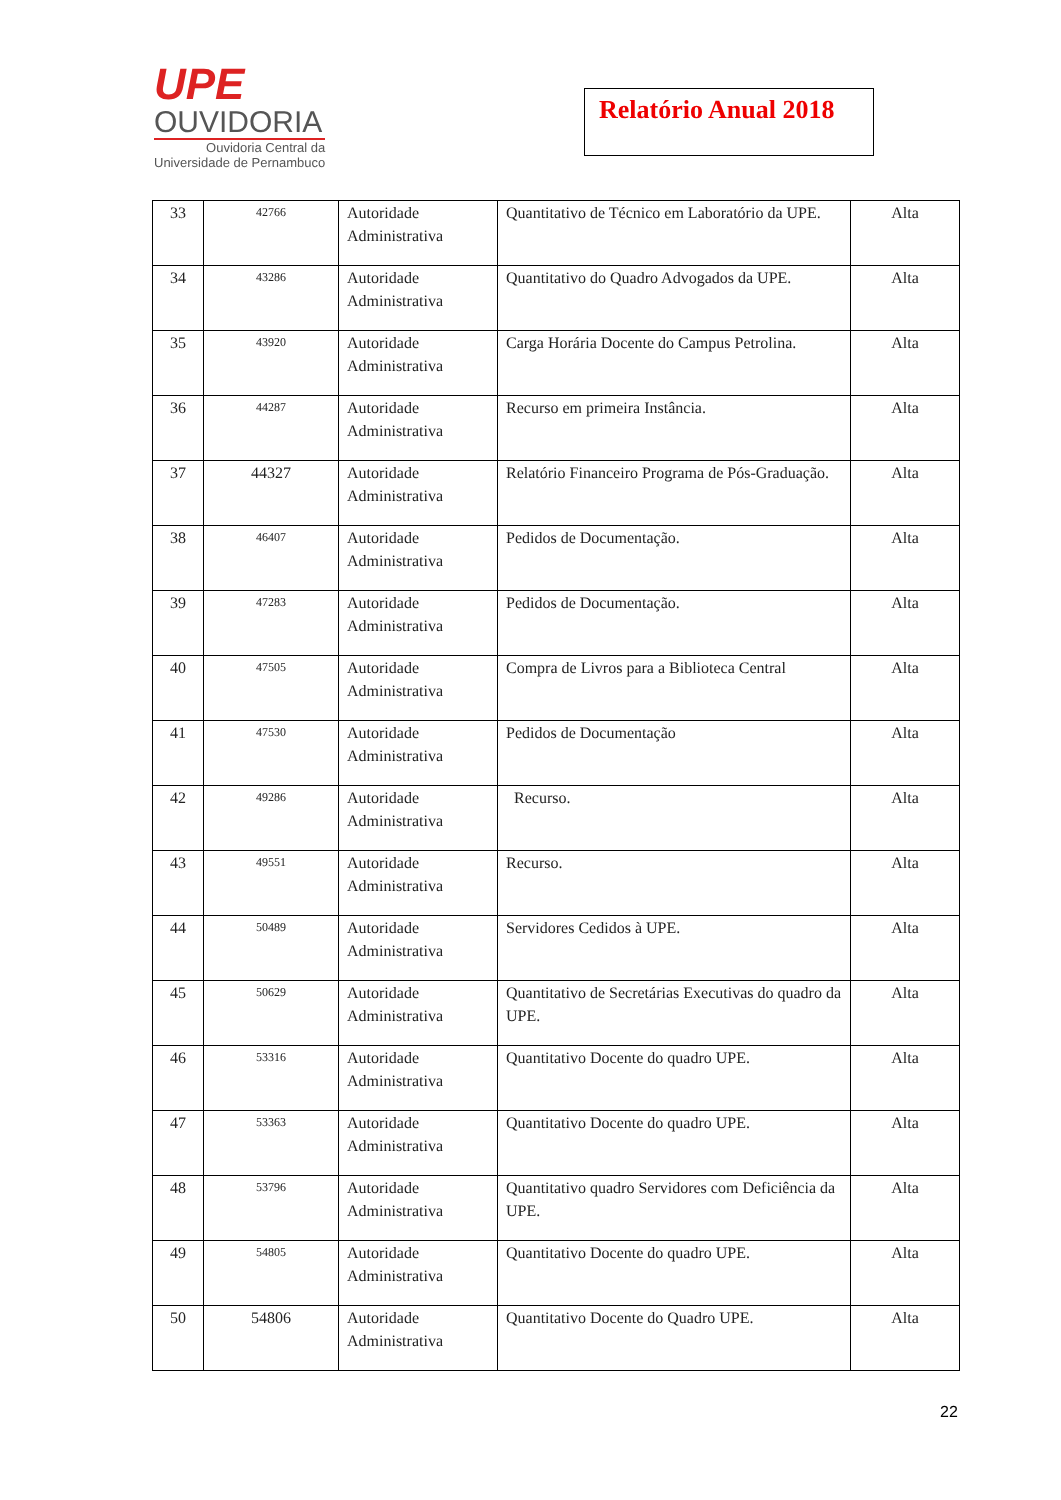UPE
OUVIDORIA
Ouvidoria Central da
Universidade de Pernambuco
Relatório Anual 2018
| 33 | 42766 | Autoridade Administrativa | Quantitativo de Técnico em Laboratório da UPE. | Alta |
| 34 | 43286 | Autoridade Administrativa | Quantitativo do Quadro Advogados da UPE. | Alta |
| 35 | 43920 | Autoridade Administrativa | Carga Horária Docente do Campus Petrolina. | Alta |
| 36 | 44287 | Autoridade Administrativa | Recurso em primeira Instância. | Alta |
| 37 | 44327 | Autoridade Administrativa | Relatório Financeiro Programa de Pós-Graduação. | Alta |
| 38 | 46407 | Autoridade Administrativa | Pedidos de Documentação. | Alta |
| 39 | 47283 | Autoridade Administrativa | Pedidos de Documentação. | Alta |
| 40 | 47505 | Autoridade Administrativa | Compra de Livros para a Biblioteca Central | Alta |
| 41 | 47530 | Autoridade Administrativa | Pedidos de Documentação | Alta |
| 42 | 49286 | Autoridade Administrativa | Recurso. | Alta |
| 43 | 49551 | Autoridade Administrativa | Recurso. | Alta |
| 44 | 50489 | Autoridade Administrativa | Servidores Cedidos à UPE. | Alta |
| 45 | 50629 | Autoridade Administrativa | Quantitativo de Secretárias Executivas do quadro da UPE. | Alta |
| 46 | 53316 | Autoridade Administrativa | Quantitativo Docente do quadro UPE. | Alta |
| 47 | 53363 | Autoridade Administrativa | Quantitativo Docente do quadro UPE. | Alta |
| 48 | 53796 | Autoridade Administrativa | Quantitativo quadro Servidores com Deficiência da UPE. | Alta |
| 49 | 54805 | Autoridade Administrativa | Quantitativo Docente do quadro UPE. | Alta |
| 50 | 54806 | Autoridade Administrativa | Quantitativo Docente do Quadro UPE. | Alta |
22